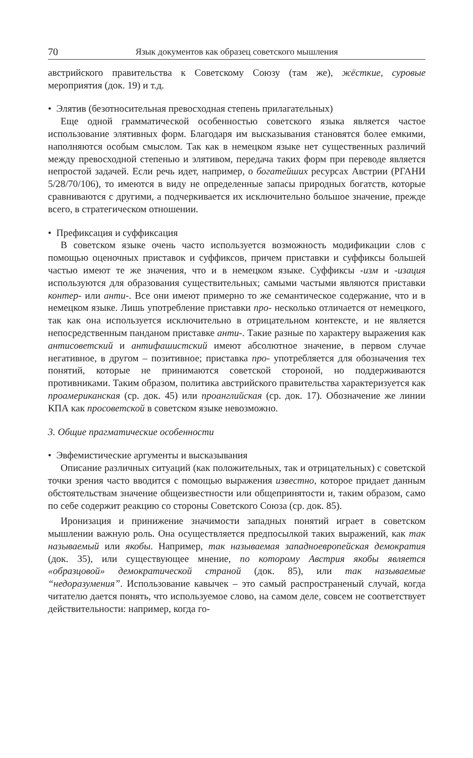70 Язык документов как образец советского мышления
австрийского правительства к Советскому Союзу (там же), жёсткие, суровые мероприятия (док. 19) и т.д.
• Элятив (безотносительная превосходная степень прилагательных)
Еще одной грамматической особенностью советского языка является частое использование элятивных форм. Благодаря им высказывания становятся более емкими, наполняются особым смыслом. Так как в немецком языке нет существенных различий между превосходной степенью и элятивом, передача таких форм при переводе является непростой задачей. Если речь идет, например, о богатейших ресурсах Австрии (РГАНИ 5/28/70/106), то имеются в виду не определенные запасы природных богатств, которые сравниваются с другими, а подчеркивается их исключительно большое значение, прежде всего, в стратегическом отношении.
• Префиксация и суффиксация
В советском языке очень часто используется возможность модификации слов с помощью оценочных приставок и суффиксов, причем приставки и суффиксы большей частью имеют те же значения, что и в немецком языке. Суффиксы -изм и -изация используются для образования существительных; самыми частыми являются приставки контер- или анти-. Все они имеют примерно то же семантическое содержание, что и в немецком языке. Лишь употребление приставки про- несколько отличается от немецкого, так как она используется исключительно в отрицательном контексте, и не является непосредственным панданом приставке анти-. Такие разные по характеру выражения как антисоветский и антифашистский имеют абсолютное значение, в первом случае негативное, в другом – позитивное; приставка про- употребляется для обозначения тех понятий, которые не принимаются советской стороной, но поддерживаются противниками. Таким образом, политика австрийского правительства характеризуется как проамериканская (ср. док. 45) или проанглийская (ср. док. 17). Обозначение же линии КПА как просоветской в советском языке невозможно.
3. Общие прагматические особенности
• Эвфемистические аргументы и высказывания
Описание различных ситуаций (как положительных, так и отрицательных) с советской точки зрения часто вводится с помощью выражения известно, которое придает данным обстоятельствам значение общеизвестности или общепринятости и, таким образом, само по себе содержит реакцию со стороны Советского Союза (ср. док. 85).
Иронизация и принижение значимости западных понятий играет в советском мышлении важную роль. Она осуществляется предпосылкой таких выражений, как так называемый или якобы. Например, так называемая западноевропейская демократия (док. 35), или существующее мнение, по которому Австрия якобы является «образцовой» демократической страной (док. 85), или так называемые “недоразумения”. Использование кавычек – это самый распрос­траненый случай, когда читателю дается понять, что используемое слово, на самом деле, совсем не соответствует действительности: например, когда го-